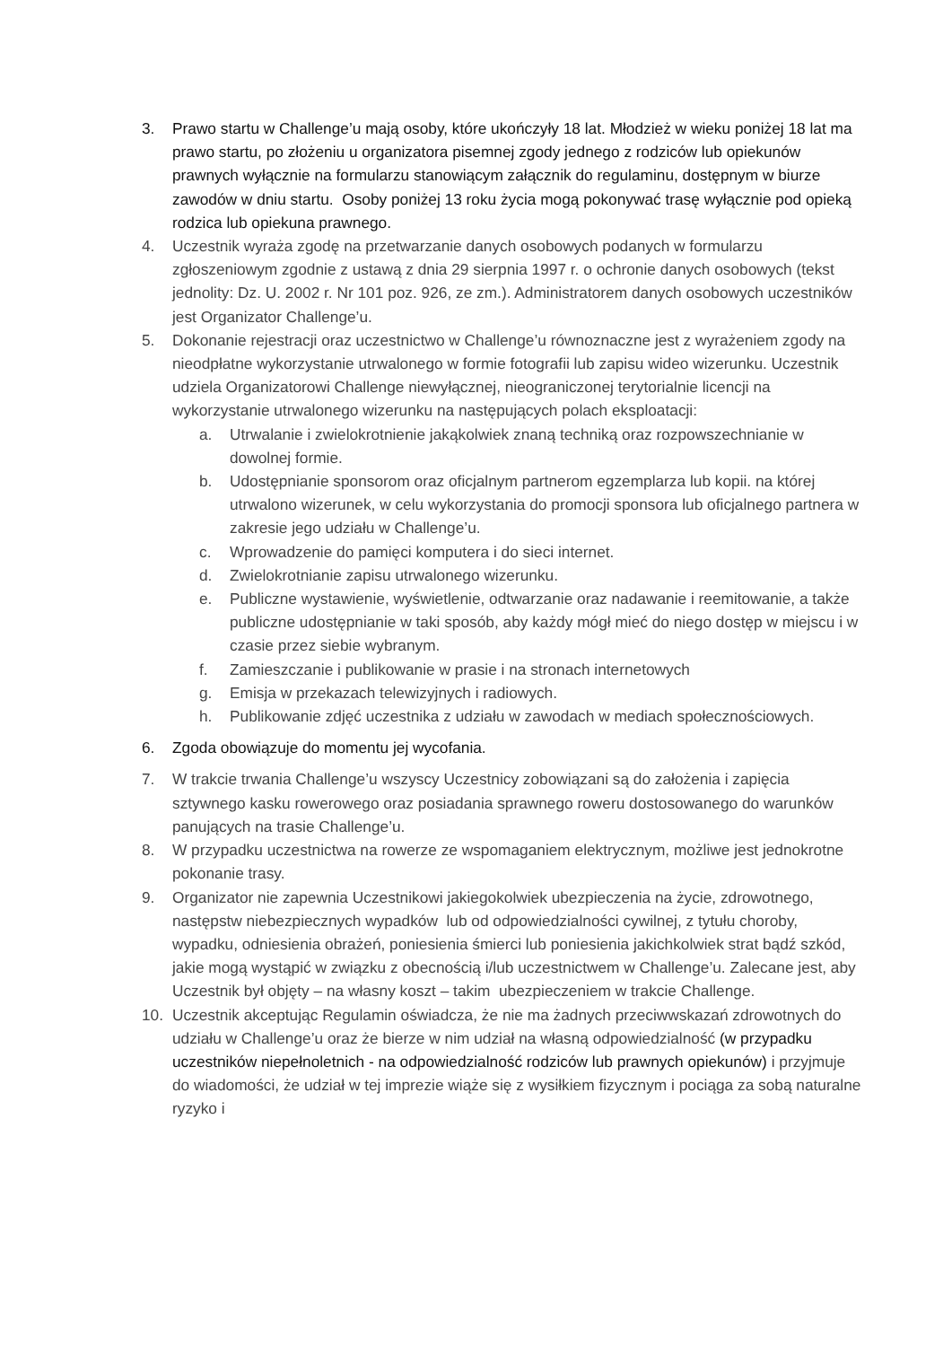3. Prawo startu w Challenge’u mają osoby, które ukończyły 18 lat. Młodzież w wieku poniżej 18 lat ma prawo startu, po złożeniu u organizatora pisemnej zgody jednego z rodziców lub opiekunów prawnych wyłącznie na formularzu stanowiącym załącznik do regulaminu, dostępnym w biurze zawodów w dniu startu. Osoby poniżej 13 roku życia mogą pokonywać trasę wyłącznie pod opieką rodzica lub opiekuna prawnego.
4. Uczestnik wyraża zgodę na przetwarzanie danych osobowych podanych w formularzu zgłoszeniowym zgodnie z ustawą z dnia 29 sierpnia 1997 r. o ochronie danych osobowych (tekst jednolity: Dz. U. 2002 r. Nr 101 poz. 926, ze zm.). Administratorem danych osobowych uczestników jest Organizator Challenge’u.
5. Dokonanie rejestracji oraz uczestnictwo w Challenge’u równoznaczne jest z wyrażeniem zgody na nieodpłatne wykorzystanie utrwalonego w formie fotografii lub zapisu wideo wizerunku. Uczestnik udziela Organizatorowi Challenge niewyłącznej, nieograniczonej terytorialnie licencji na wykorzystanie utrwalonego wizerunku na następujących polach eksploatacji:
a. Utrwalanie i zwielokrotnienie jakąkolwiek znaną techniką oraz rozpowszechnianie w dowolnej formie.
b. Udostępnianie sponsorom oraz oficjalnym partnerom egzemplarza lub kopii. na której utrwalono wizerunek, w celu wykorzystania do promocji sponsora lub oficjalnego partnera w zakresie jego udziału w Challenge’u.
c. Wprowadzenie do pamięci komputera i do sieci internet.
d. Zwielokrotnianie zapisu utrwalonego wizerunku.
e. Publiczne wystawienie, wyświetlenie, odtwarzanie oraz nadawanie i reemitowanie, a także publiczne udostępnianie w taki sposób, aby każdy mógł mieć do niego dostęp w miejscu i w czasie przez siebie wybranym.
f. Zamieszczanie i publikowanie w prasie i na stronach internetowych
g. Emisja w przekazach telewizyjnych i radiowych.
h. Publikowanie zdjęć uczestnika z udziału w zawodach w mediach społecznościowych.
6. Zgoda obowiązuje do momentu jej wycofania.
7. W trakcie trwania Challenge’u wszyscy Uczestnicy zobowiązani są do założenia i zapięcia sztywnego kasku rowerowego oraz posiadania sprawnego roweru dostosowanego do warunków panujących na trasie Challenge’u.
8. W przypadku uczestnictwa na rowerze ze wspomaganiem elektrycznym, możliwe jest jednokrotne pokonanie trasy.
9. Organizator nie zapewnia Uczestnikowi jakiegokolwiek ubezpieczenia na życie, zdrowotnego, następstw niebezpiecznych wypadków lub od odpowiedzialności cywilnej, z tytułu choroby, wypadku, odniesienia obrażeń, poniesienia śmierci lub poniesienia jakichkolwiek strat bądź szkód, jakie mogą wystąpić w związku z obecnością i/lub uczestnictwem w Challenge’u. Zalecane jest, aby Uczestnik był objęty – na własny koszt – takim ubezpieczeniem w trakcie Challenge.
10. Uczestnik akceptując Regulamin oświadcza, że nie ma żadnych przeciwwskazań zdrowotnych do udziału w Challenge’u oraz że bierze w nim udział na własną odpowiedzialność (w przypadku uczestników niepełnoletnich - na odpowiedzialność rodziców lub prawnych opiekunów) i przyjmuje do wiadomości, że udział w tej imprezie wiąże się z wysiłkiem fizycznym i pociąga za sobą naturalne ryzyko i